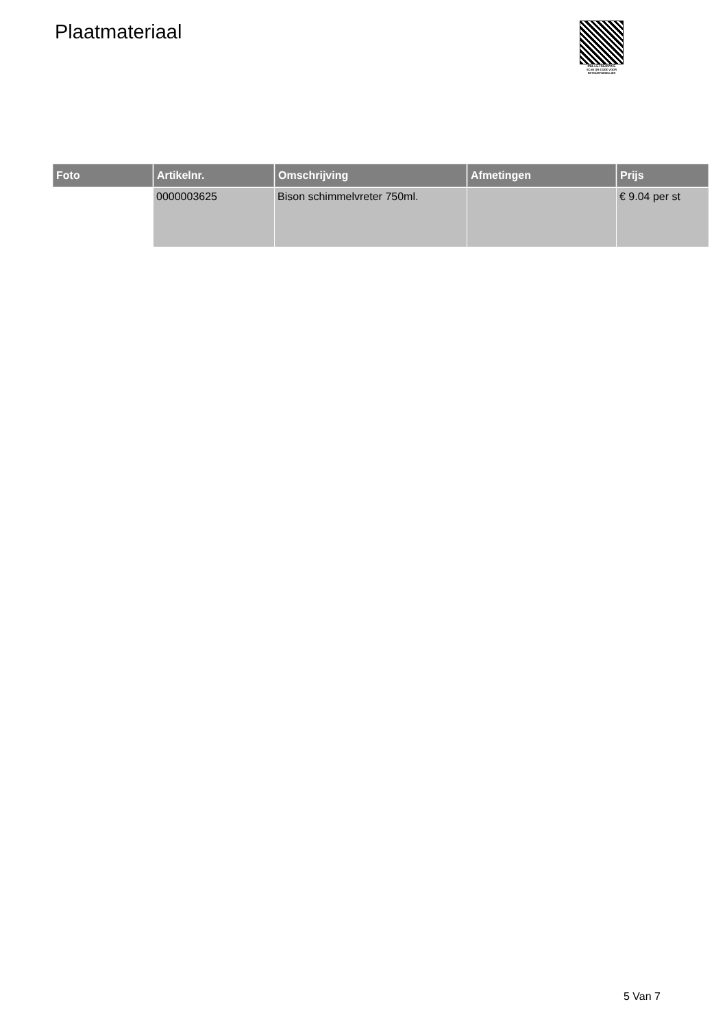Plaatmateriaal
PALLETSERVICE
SCAN QR-CODE VOOR
RETOURFORMULIER
| Foto | Artikelnr. | Omschrijving | Afmetingen | Prijs |
| --- | --- | --- | --- | --- |
| | 0000003625 | Bison schimmelvreter 750ml. | | € 9.04 per st |
5 Van 7